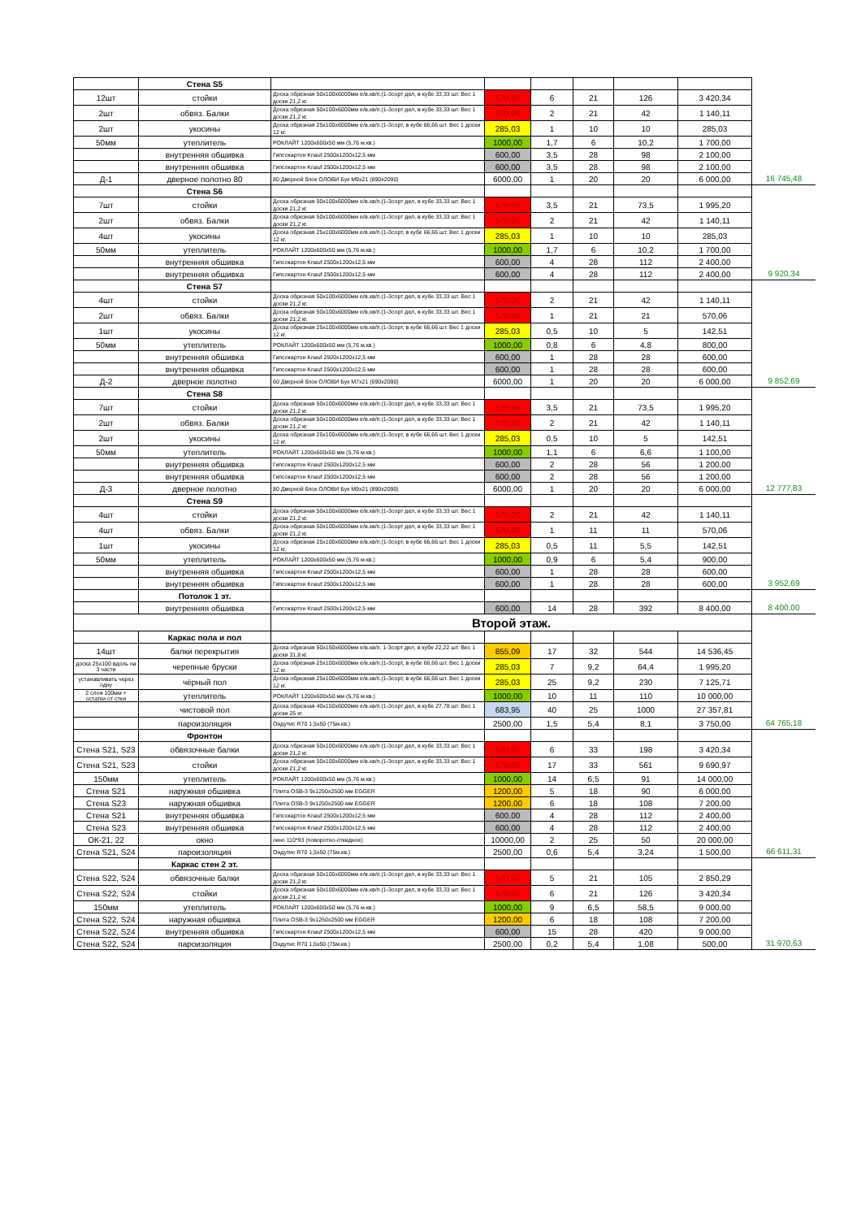| | Стена S5 | | | | | | | |
| 12шт | стойки | Доска обрезная 50x100x6000мм е/в.хв/п.(1-3сорт дел, в кубе 33,33 шт. Вес 1 доски 21,2 кг. | 570,06 | 6 | 21 | 126 | 3 420,34 | |
| 2шт | обвяз. Балки | Доска обрезная 50x100x6000мм е/в.хв/п.(1-3сорт дел, в кубе 33,33 шт. Вес 1 доски 21,2 кг. | 570,06 | 2 | 21 | 42 | 1 140,11 | |
| 2шт | укосины | Доска обрезная 25x100x6000мм е/в.хв/п.(1-3сорт, в кубе 66,66 шт. Вес 1 доски 12 кг. | 285,03 | 1 | 10 | 10 | 285,03 | |
| 50мм | утеплитель | РОКЛАЙТ 1200x600x50 мм (5,76 м.кв.) | 1000,00 | 1,7 | 6 | 10,2 | 1 700,00 | |
| | внутренняя обшивка | Гипсокартон Knauf 2500x1200x12,5 мм | 600,00 | 3,5 | 28 | 98 | 2 100,00 | |
| | внутренняя обшивка | Гипсокартон Knauf 2500x1200x12,5 мм | 600,00 | 3,5 | 28 | 98 | 2 100,00 | |
| Д-1 | дверное полотно 80 | 80 Дверной блок ОЛОВИ Бук М9х21 (890х2090) | 6000,00 | 1 | 20 | 20 | 6 000,00 | 16 745,48 |
| | Стена S6 | | | | | | | |
| 7шт | стойки | Доска обрезная 50x100x6000мм е/в.хв/п.(1-3сорт дел, в кубе 33,33 шт. Вес 1 доски 21,2 кг. | 570,06 | 3,5 | 21 | 73,5 | 1 995,20 | |
| 2шт | обвяз. Балки | Доска обрезная 50x100x6000мм е/в.хв/п.(1-3сорт дел, в кубе 33,33 шт. Вес 1 доски 21,2 кг. | 570,06 | 2 | 21 | 42 | 1 140,11 | |
| 4шт | укосины | Доска обрезная 25x100x6000мм е/в.хв/п.(1-3сорт, в кубе 66,66 шт. Вес 1 доски 12 кг. | 285,03 | 1 | 10 | 10 | 285,03 | |
| 50мм | утеплитель | РОКЛАЙТ 1200x600x50 мм (5,76 м.кв.) | 1000,00 | 1,7 | 6 | 10,2 | 1 700,00 | |
| | внутренняя обшивка | Гипсокартон Knauf 2500x1200x12,5 мм | 600,00 | 4 | 28 | 112 | 2 400,00 | |
| | внутренняя обшивка | Гипсокартон Knauf 2500x1200x12,5 мм | 600,00 | 4 | 28 | 112 | 2 400,00 | 9 920,34 |
| | Стена S7 | | | | | | | |
| 4шт | стойки | Доска обрезная 50x100x6000мм е/в.хв/п.(1-3сорт дел, в кубе 33,33 шт. Вес 1 доски 21,2 кг. | 570,06 | 2 | 21 | 42 | 1 140,11 | |
| 2шт | обвяз. Балки | Доска обрезная 50x100x6000мм е/в.хв/п.(1-3сорт дел, в кубе 33,33 шт. Вес 1 доски 21,2 кг. | 570,06 | 1 | 21 | 21 | 570,06 | |
| 1шт | укосины | Доска обрезная 25x100x6000мм е/в.хв/п.(1-3сорт, в кубе 66,66 шт. Вес 1 доски 12 кг. | 285,03 | 0,5 | 10 | 5 | 142,51 | |
| 50мм | утеплитель | РОКЛАЙТ 1200x600x50 мм (5,76 м.кв.) | 1000,00 | 0,8 | 6 | 4,8 | 800,00 | |
| | внутренняя обшивка | Гипсокартон Knauf 2500x1200x12,5 мм | 600,00 | 1 | 28 | 28 | 600,00 | |
| | внутренняя обшивка | Гипсокартон Knauf 2500x1200x12,5 мм | 600,00 | 1 | 28 | 28 | 600,00 | |
| Д-2 | дверное полотно | 60 Дверной блок ОЛОВИ Бук М7х21 (690х2090) | 6000,00 | 1 | 20 | 20 | 6 000,00 | 9 852,69 |
| | Стена S8 | | | | | | | |
| 7шт | стойки | Доска обрезная 50x100x6000мм е/в.хв/п.(1-3сорт дел, в кубе 33,33 шт. Вес 1 доски 21,2 кг. | 570,06 | 3,5 | 21 | 73,5 | 1 995,20 | |
| 2шт | обвяз. Балки | Доска обрезная 50x100x6000мм е/в.хв/п.(1-3сорт дел, в кубе 33,33 шт. Вес 1 доски 21,2 кг. | 570,06 | 2 | 21 | 42 | 1 140,11 | |
| 2шт | укосины | Доска обрезная 25x100x6000мм е/в.хв/п.(1-3сорт, в кубе 66,66 шт. Вес 1 доски 12 кг. | 285,03 | 0,5 | 10 | 5 | 142,51 | |
| 50мм | утеплитель | РОКЛАЙТ 1200x600x50 мм (5,76 м.кв.) | 1000,00 | 1,1 | 6 | 6,6 | 1 100,00 | |
| | внутренняя обшивка | Гипсокартон Knauf 2500x1200x12,5 мм | 600,00 | 2 | 28 | 56 | 1 200,00 | |
| | внутренняя обшивка | Гипсокартон Knauf 2500x1200x12,5 мм | 600,00 | 2 | 28 | 56 | 1 200,00 | |
| Д-3 | дверное полотно | 80 Дверной блок ОЛОВИ Бук М9х21 (890х2090) | 6000,00 | 1 | 20 | 20 | 6 000,00 | 12 777,83 |
| | Стена S9 | | | | | | | |
| 4шт | стойки | Доска обрезная 50x100x6000мм е/в.хв/п.(1-3сорт дел, в кубе 33,33 шт. Вес 1 доски 21,2 кг. | 570,06 | 2 | 21 | 42 | 1 140,11 | |
| 4шт | обвяз. Балки | Доска обрезная 50x100x6000мм е/в.хв/п.(1-3сорт дел, в кубе 33,33 шт. Вес 1 доски 21,2 кг. | 570,06 | 1 | 11 | 11 | 570,06 | |
| 1шт | укосины | Доска обрезная 25x100x6000мм е/в.хв/п.(1-3сорт, в кубе 66,66 шт. Вес 1 доски 12 кг. | 285,03 | 0,5 | 11 | 5,5 | 142,51 | |
| 50мм | утеплитель | РОКЛАЙТ 1200x600x50 мм (5,76 м.кв.) | 1000,00 | 0,9 | 6 | 5,4 | 900,00 | |
| | внутренняя обшивка | Гипсокартон Knauf 2500x1200x12,5 мм | 600,00 | 1 | 28 | 28 | 600,00 | |
| | внутренняя обшивка | Гипсокартон Knauf 2500x1200x12,5 мм | 600,00 | 1 | 28 | 28 | 600,00 | 3 952,69 |
| | Потолок 1 эт. | | | | | | | |
| | внутренняя обшивка | Гипсокартон Knauf 2500x1200x12,5 мм | 600,00 | 14 | 28 | 392 | 8 400,00 | 8 400,00 |
| | | Второй этаж. | | | | | | |
| | Каркас пола и пол | | | | | | | |
| 14шт | балки перекрытия | Доска обрезная 50x150x6000мм е/в.хв/п. 1-3сорт дел, в кубе 22,22 шт. Вес 1 доски 31,8 кг. | 855,09 | 17 | 32 | 544 | 14 536,45 | |
| доска 25х100 вдоль на 3 части | черепные бруски | Доска обрезная 25x100x6000мм е/в.хв/п.(1-3сорт, в кубе 66,66 шт. Вес 1 доски 12 кг. | 285,03 | 7 | 9,2 | 64,4 | 1 995,20 | |
| устанавливать через одну | чёрный пол | Доска обрезная 25x100x6000мм е/в.хв/п.(1-3сорт, в кубе 66,66 шт. Вес 1 доски 12 кг. | 285,03 | 25 | 9,2 | 230 | 7 125,71 | |
| 2 слоя 100мм + остатки от стен | утеплитель | РОКЛАЙТ 1200x600x50 мм (5,76 м.кв.) | 1000,00 | 10 | 11 | 110 | 10 000,00 | |
| | чистовой пол | Доска обрезная 40x150x6000мм е/в.хв/п.(1-3сорт дел, в кубе 27,78 шт. Вес 1 доски 25 кг. | 683,95 | 40 | 25 | 1000 | 27 357,81 | |
| | пароизоляция | Ондутис R70 1,5х50 (75м.кв.) | 2500,00 | 1,5 | 5,4 | 8,1 | 3 750,00 | 64 765,18 |
| | Фронтон | | | | | | | |
| Стена S21, S23 | обвязочные балки | Доска обрезная 50x100x6000мм е/в.хв/п.(1-3сорт дел, в кубе 33,33 шт. Вес 1 доски 21,2 кг. | 570,06 | 6 | 33 | 198 | 3 420,34 | |
| Стена S21, S23 | стойки | Доска обрезная 50x100x6000мм е/в.хв/п.(1-3сорт дел, в кубе 33,33 шт. Вес 1 доски 21,2 кг. | 570,06 | 17 | 33 | 561 | 9 690,97 | |
| 150мм | утеплитель | РОКЛАЙТ 1200x600x50 мм (5,76 м.кв.) | 1000,00 | 14 | 6,5 | 91 | 14 000,00 | |
| Стена S21 | наружная обшивка | Плита OSB-3 9x1250x2500 мм EGGER | 1200,00 | 5 | 18 | 90 | 6 000,00 | |
| Стена S23 | наружная обшивка | Плита OSB-3 9x1250x2500 мм EGGER | 1200,00 | 6 | 18 | 108 | 7 200,00 | |
| Стена S21 | внутренняя обшивка | Гипсокартон Knauf 2500x1200x12,5 мм | 600,00 | 4 | 28 | 112 | 2 400,00 | |
| Стена S23 | внутренняя обшивка | Гипсокартон Knauf 2500x1200x12,5 мм | 600,00 | 4 | 28 | 112 | 2 400,00 | |
| ОК-21, 22 | окно | окно 110*93 (поворотно-откидное) | 10000,00 | 2 | 25 | 50 | 20 000,00 | |
| Стена S21, S24 | пароизоляция | Ондутис R70 1,5х50 (75м.кв.) | 2500,00 | 0,6 | 5,4 | 3,24 | 1 500,00 | 66 611,31 |
| | Каркас стен 2 эт. | | | | | | | |
| Стена S22, S24 | обвязочные балки | Доска обрезная 50x100x6000мм е/в.хв/п.(1-3сорт дел, в кубе 33,33 шт. Вес 1 доски 21,2 кг. | 570,06 | 5 | 21 | 105 | 2 850,29 | |
| Стена S22, S24 | стойки | Доска обрезная 50x100x6000мм е/в.хв/п.(1-3сорт дел, в кубе 33,33 шт. Вес 1 доски 21,2 кг. | 570,06 | 6 | 21 | 126 | 3 420,34 | |
| 150мм | утеплитель | РОКЛАЙТ 1200x600x50 мм (5,76 м.кв.) | 1000,00 | 9 | 6,5 | 58,5 | 9 000,00 | |
| Стена S22, S24 | наружная обшивка | Плита OSB-3 9x1250x2500 мм EGGER | 1200,00 | 6 | 18 | 108 | 7 200,00 | |
| Стена S22, S24 | внутренняя обшивка | Гипсокартон Knauf 2500x1200x12,5 мм | 600,00 | 15 | 28 | 420 | 9 000,00 | |
| Стена S22, S24 | пароизоляция | Ондутис R70 1,5х50 (75м.кв.) | 2500,00 | 0,2 | 5,4 | 1,08 | 500,00 | 31 970,63 |